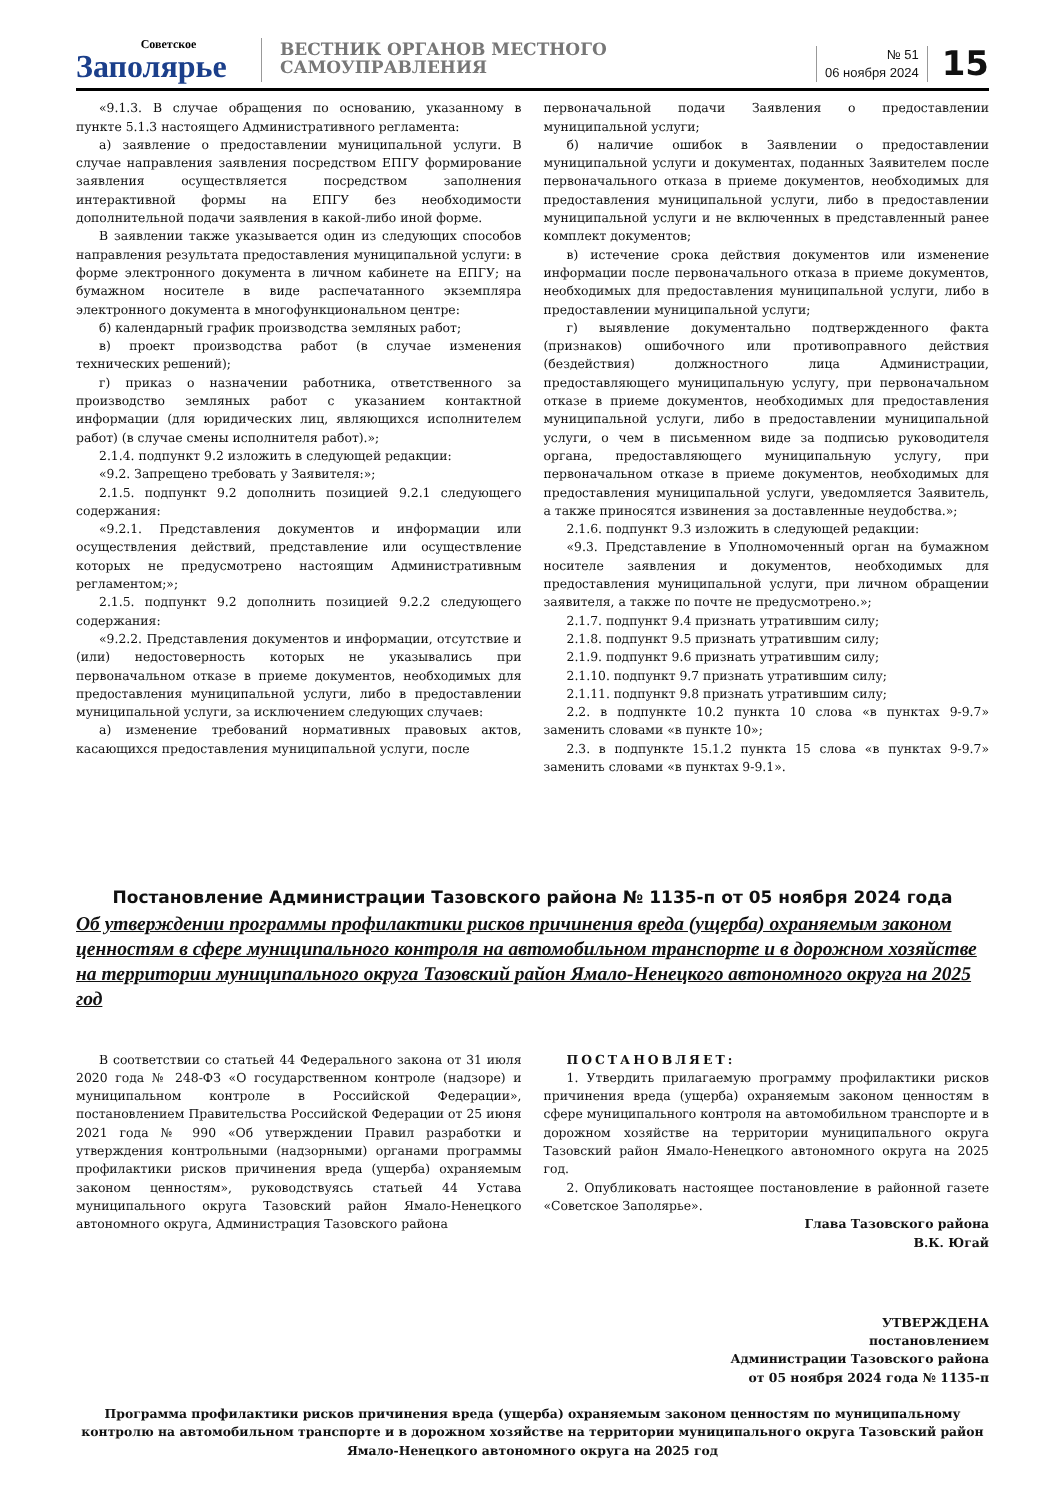Советское
Заполярье
ВЕСТНИК ОРГАНОВ МЕСТНОГО САМОУПРАВЛЕНИЯ
№ 51
06 ноября 2024
15
«9.1.3. В случае обращения по основанию, указанному в пункте 5.1.3 настоящего Административного регламента:
а) заявление о предоставлении муниципальной услуги. В случае направления заявления посредством ЕПГУ формирование заявления осуществляется посредством заполнения интерактивной формы на ЕПГУ без необходимости дополнительной подачи заявления в какой-либо иной форме.
В заявлении также указывается один из следующих способов направления результата предоставления муниципальной услуги: в форме электронного документа в личном кабинете на ЕПГУ; на бумажном носителе в виде распечатанного экземпляра электронного документа в многофункциональном центре:
б) календарный график производства земляных работ;
в) проект производства работ (в случае изменения технических решений);
г) приказ о назначении работника, ответственного за производство земляных работ с указанием контактной информации (для юридических лиц, являющихся исполнителем работ) (в случае смены исполнителя работ).»;
2.1.4. подпункт 9.2 изложить в следующей редакции:
«9.2. Запрещено требовать у Заявителя:»;
2.1.5. подпункт 9.2 дополнить позицией 9.2.1 следующего содержания:
«9.2.1. Представления документов и информации или осуществления действий, представление или осуществление которых не предусмотрено настоящим Административным регламентом;»;
2.1.5. подпункт 9.2 дополнить позицией 9.2.2 следующего содержания:
«9.2.2. Представления документов и информации, отсутствие и (или) недостоверность которых не указывались при первоначальном отказе в приеме документов, необходимых для предоставления муниципальной услуги, либо в предоставлении муниципальной услуги, за исключением следующих случаев:
а) изменение требований нормативных правовых актов, касающихся предоставления муниципальной услуги, после
первоначальной подачи Заявления о предоставлении муниципальной услуги;
б) наличие ошибок в Заявлении о предоставлении муниципальной услуги и документах, поданных Заявителем после первоначального отказа в приеме документов, необходимых для предоставления муниципальной услуги, либо в предоставлении муниципальной услуги и не включенных в представленный ранее комплект документов;
в) истечение срока действия документов или изменение информации после первоначального отказа в приеме документов, необходимых для предоставления муниципальной услуги, либо в предоставлении муниципальной услуги;
г) выявление документально подтвержденного факта (признаков) ошибочного или противоправного действия (бездействия) должностного лица Администрации, предоставляющего муниципальную услугу, при первоначальном отказе в приеме документов, необходимых для предоставления муниципальной услуги, либо в предоставлении муниципальной услуги, о чем в письменном виде за подписью руководителя органа, предоставляющего муниципальную услугу, при первоначальном отказе в приеме документов, необходимых для предоставления муниципальной услуги, уведомляется Заявитель, а также приносятся извинения за доставленные неудобства.»;
2.1.6. подпункт 9.3 изложить в следующей редакции:
«9.3. Представление в Уполномоченный орган на бумажном носителе заявления и документов, необходимых для предоставления муниципальной услуги, при личном обращении заявителя, а также по почте не предусмотрено.»;
2.1.7. подпункт 9.4 признать утратившим силу;
2.1.8. подпункт 9.5 признать утратившим силу;
2.1.9. подпункт 9.6 признать утратившим силу;
2.1.10. подпункт 9.7 признать утратившим силу;
2.1.11. подпункт 9.8 признать утратившим силу;
2.2. в подпункте 10.2 пункта 10 слова «в пунктах 9-9.7» заменить словами «в пункте 10»;
2.3. в подпункте 15.1.2 пункта 15 слова «в пунктах 9-9.7» заменить словами «в пунктах 9-9.1».
Постановление Администрации Тазовского района № 1135-п от 05 ноября 2024 года
Об утверждении программы профилактики рисков причинения вреда (ущерба) охраняемым законом ценностям в сфере муниципального контроля на автомобильном транспорте и в дорожном хозяйстве на территории муниципального округа Тазовский район Ямало-Ненецкого автономного округа на 2025 год
В соответствии со статьей 44 Федерального закона от 31 июля 2020 года № 248-ФЗ «О государственном контроле (надзоре) и муниципальном контроле в Российской Федерации», постановлением Правительства Российской Федерации от 25 июня 2021 года № 990 «Об утверждении Правил разработки и утверждения контрольными (надзорными) органами программы профилактики рисков причинения вреда (ущерба) охраняемым законом ценностям», руководствуясь статьей 44 Устава муниципального округа Тазовский район Ямало-Ненецкого автономного округа, Администрация Тазовского района
ПОСТАНОВЛЯЕТ:
1. Утвердить прилагаемую программу профилактики рисков причинения вреда (ущерба) охраняемым законом ценностям в сфере муниципального контроля на автомобильном транспорте и в дорожном хозяйстве на территории муниципального округа Тазовский район Ямало-Ненецкого автономного округа на 2025 год.
2. Опубликовать настоящее постановление в районной газете «Советское Заполярье».
Глава Тазовского района
В.К. Югай
УТВЕРЖДЕНА
постановлением
Администрации Тазовского района
от 05 ноября 2024 года № 1135-п
Программа профилактики рисков причинения вреда (ущерба) охраняемым законом ценностям по муниципальному контролю на автомобильном транспорте и в дорожном хозяйстве на территории муниципального округа Тазовский район
Ямало-Ненецкого автономного округа на 2025 год